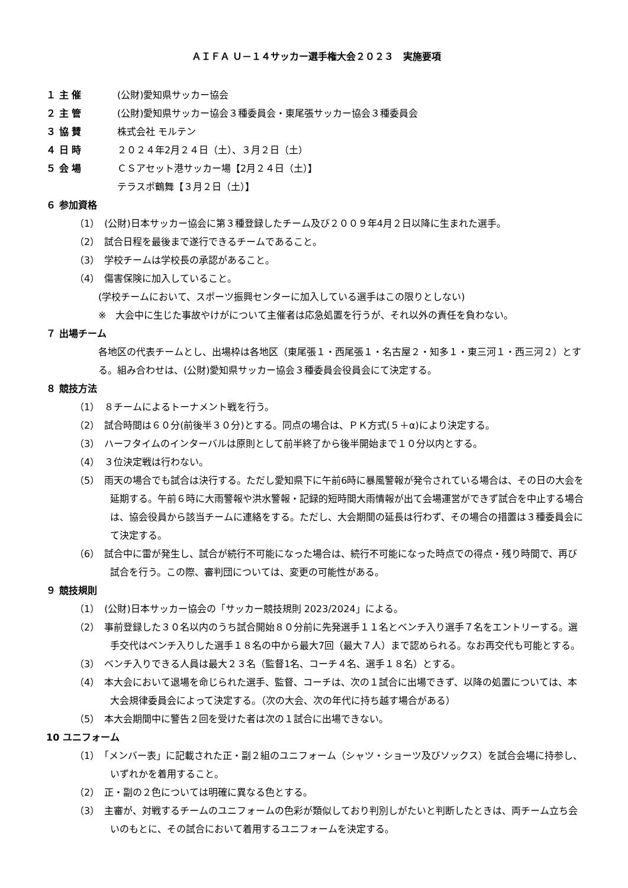ＡＩＦＡ Ｕ－１４サッカー選手権大会２０２３　実施要項
１ 主 催 (公財)愛知県サッカー協会
２ 主 管 (公財)愛知県サッカー協会３種委員会・東尾張サッカー協会３種委員会
３ 協 賛 株式会社 モルテン
４ 日 時 ２０２４年2月２４日（土）、３月２日（土）
５ 会 場 ＣＳアセット港サッカー場【2月２４日（土）】
テラスポ鶴舞【３月２日（土）】
６ 参加資格
（1）　(公財)日本サッカー協会に第３種登録したチーム及び２００９年4月２日以降に生まれた選手。
（2）　試合日程を最後まで遂行できるチームであること。
（3）　学校チームは学校長の承認があること。
（4）　傷害保険に加入していること。
(学校チームにおいて、スポーツ振興センターに加入している選手はこの限りとしない)
※　大会中に生じた事故やけがについて主催者は応急処置を行うが、それ以外の責任を負わない。
７ 出場チーム
各地区の代表チームとし、出場枠は各地区（東尾張１・西尾張１・名古屋２・知多１・東三河１・西三河２）とする。組み合わせは、(公財)愛知県サッカー協会３種委員会役員会にて決定する。
８ 競技方法
（1）　８チームによるトーナメント戦を行う。
（2）　試合時間は６０分(前後半３０分)とする。同点の場合は、ＰＫ方式(５＋α)により決定する。
（3）　ハーフタイムのインターバルは原則として前半終了から後半開始まで１０分以内とする。
（4）　３位決定戦は行わない。
（5）　雨天の場合でも試合は決行する。ただし愛知県下に午前6時に暴風警報が発令されている場合は、その日の大会を延期する。午前６時に大雨警報や洪水警報・記録的短時間大雨情報が出て会場運営ができず試合を中止する場合は、協会役員から該当チームに連絡をする。ただし、大会期間の延長は行わず、その場合の措置は３種委員会にて決定する。
（6）　試合中に雷が発生し、試合が続行不可能になった場合は、続行不可能になった時点での得点・残り時間で、再び試合を行う。この際、審判団については、変更の可能性がある。
９ 競技規則
（1）　(公財)日本サッカー協会の「サッカー競技規則 2023/2024」による。
（2）　事前登録した３０名以内のうち試合開始８０分前に先発選手１１名とベンチ入り選手７名をエントリーする。選手交代はベンチ入りした選手１８名の中から最大7回（最大７人）まで認められる。なお再交代も可能とする。
（3）　ベンチ入りできる人員は最大２３名（監督1名、コーチ４名、選手１８名）とする。
（4）　本大会において退場を命じられた選手、監督、コーチは、次の１試合に出場できず、以降の処置については、本大会規律委員会によって決定する。（次の大会、次の年代に持ち越す場合がある）
（5）　本大会期間中に警告２回を受けた者は次の１試合に出場できない。
10 ユニフォーム
（1）　「メンバー表」に記載された正・副２組のユニフォーム（シャツ・ショーツ及びソックス）を試合会場に持参し、いずれかを着用すること。
（2）　正・副の２色については明確に異なる色とする。
（3）　主審が、対戦するチームのユニフォームの色彩が類似しており判別しがたいと判断したときは、両チーム立ち会いのもとに、その試合において着用するユニフォームを決定する。